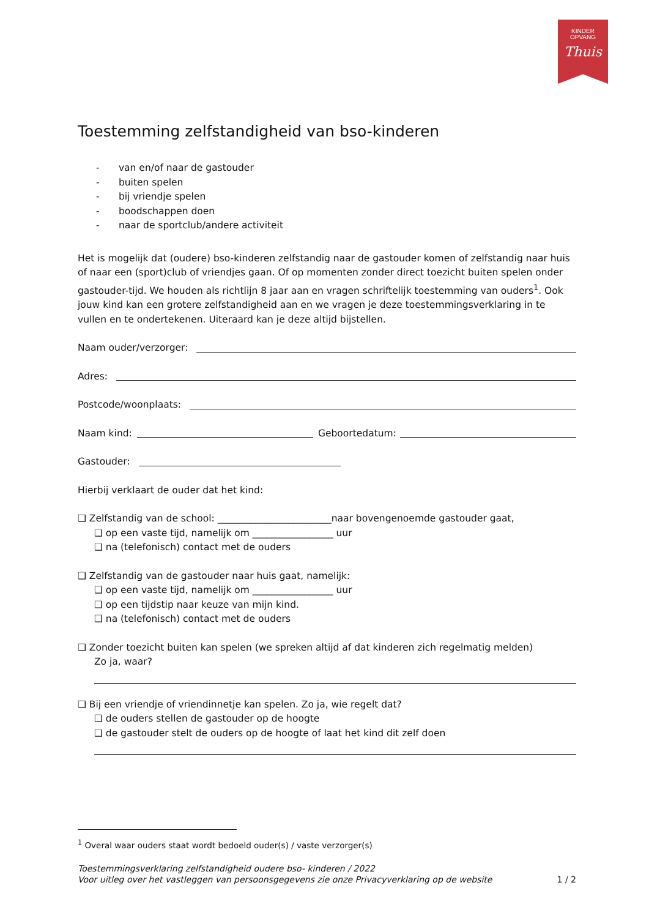KINDER
OPVANG
Thuis
Toestemming zelfstandigheid van bso-kinderen
- van en/of naar de gastouder
- buiten spelen
- bij vriendje spelen
- boodschappen doen
- naar de sportclub/andere activiteit
Het is mogelijk dat (oudere) bso-kinderen zelfstandig naar de gastouder komen of zelfstandig naar huis of naar een (sport)club of vriendjes gaan. Of op momenten zonder direct toezicht buiten spelen onder gastouder-tijd. We houden als richtlijn 8 jaar aan en vragen schriftelijk toestemming van ouders<sup>1</sup>. Ook jouw kind kan een grotere zelfstandigheid aan en we vragen je deze toestemmingsverklaring in te vullen en te ondertekenen. Uiteraard kan je deze altijd bijstellen.
Naam ouder/verzorger:
Adres:
Postcode/woonplaats:
Naam kind: Geboortedatum:
Gastouder:
Hierbij verklaart de ouder dat het kind:
❑ Zelfstandig van de school: ________________________naar bovengenoemde gastouder gaat,
❑ op een vaste tijd, namelijk om _________________ uur
❑ na (telefonisch) contact met de ouders
❑ Zelfstandig van de gastouder naar huis gaat, namelijk:
❑ op een vaste tijd, namelijk om _________________ uur
❑ op een tijdstip naar keuze van mijn kind.
❑ na (telefonisch) contact met de ouders
❑ Zonder toezicht buiten kan spelen (we spreken altijd af dat kinderen zich regelmatig melden)
Zo ja, waar?
❑ Bij een vriendje of vriendinnetje kan spelen. Zo ja, wie regelt dat?
❑ de ouders stellen de gastouder op de hoogte
❑ de gastouder stelt de ouders op de hoogte of laat het kind dit zelf doen
<sup>1</sup> Overal waar ouders staat wordt bedoeld ouder(s) / vaste verzorger(s)
Toestemmingsverklaring zelfstandigheid oudere bso- kinderen / 2022
Voor uitleg over het vastleggen van persoonsgegevens zie onze Privacyverklaring op de website 1 / 2